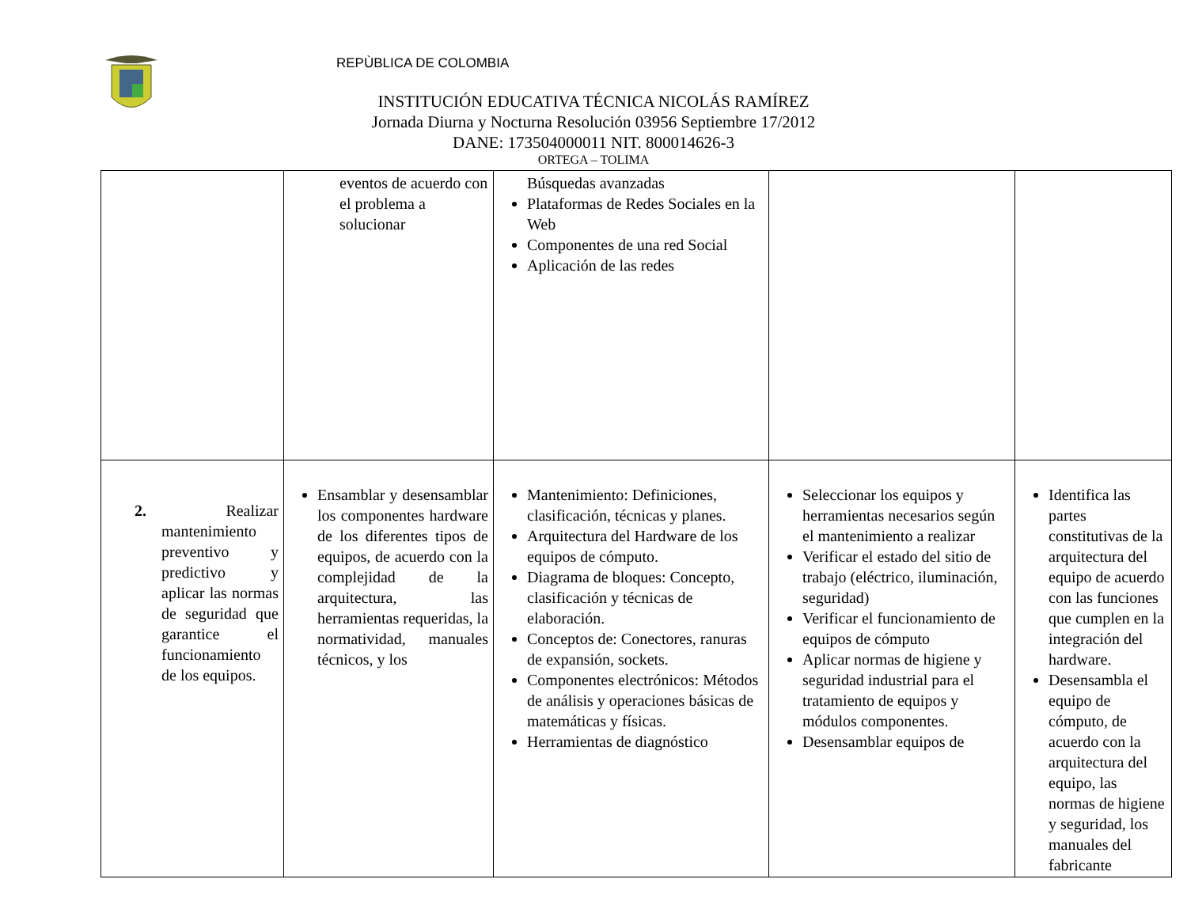REPÙBLICA DE COLOMBIA
INSTITUCIÓN EDUCATIVA TÉCNICA NICOLÁS RAMÍREZ
Jornada Diurna y Nocturna Resolución 03956 Septiembre 17/2012
DANE: 173504000011 NIT. 800014626-3
ORTEGA – TOLIMA
| | eventos de acuerdo con el problema a solucionar | Búsquedas avanzadas Plataformas de Redes Sociales en la Web Componentes de una red Social Aplicación de las redes | | |
| 2. Realizar mantenimiento preventivo y predictivo y aplicar las normas de seguridad que garantice el funcionamiento de los equipos. | Ensamblar y desensamblar los componentes hardware de los diferentes tipos de equipos, de acuerdo con la complejidad de la arquitectura, las herramientas requeridas, la normatividad, manuales técnicos, y los | Mantenimiento: Definiciones, clasificación, técnicas y planes. Arquitectura del Hardware de los equipos de cómputo. Diagrama de bloques: Concepto, clasificación y técnicas de elaboración. Conceptos de: Conectores, ranuras de expansión, sockets. Componentes electrónicos: Métodos de análisis y operaciones básicas de matemáticas y físicas. Herramientas de diagnóstico | Seleccionar los equipos y herramientas necesarios según el mantenimiento a realizar Verificar el estado del sitio de trabajo (eléctrico, iluminación, seguridad) Verificar el funcionamiento de equipos de cómputo Aplicar normas de higiene y seguridad industrial para el tratamiento de equipos y módulos componentes. Desensamblar equipos de | Identifica las partes constitutivas de la arquitectura del equipo de acuerdo con las funciones que cumplen en la integración del hardware. Desensambla el equipo de cómputo, de acuerdo con la arquitectura del equipo, las normas de higiene y seguridad, los manuales del fabricante |